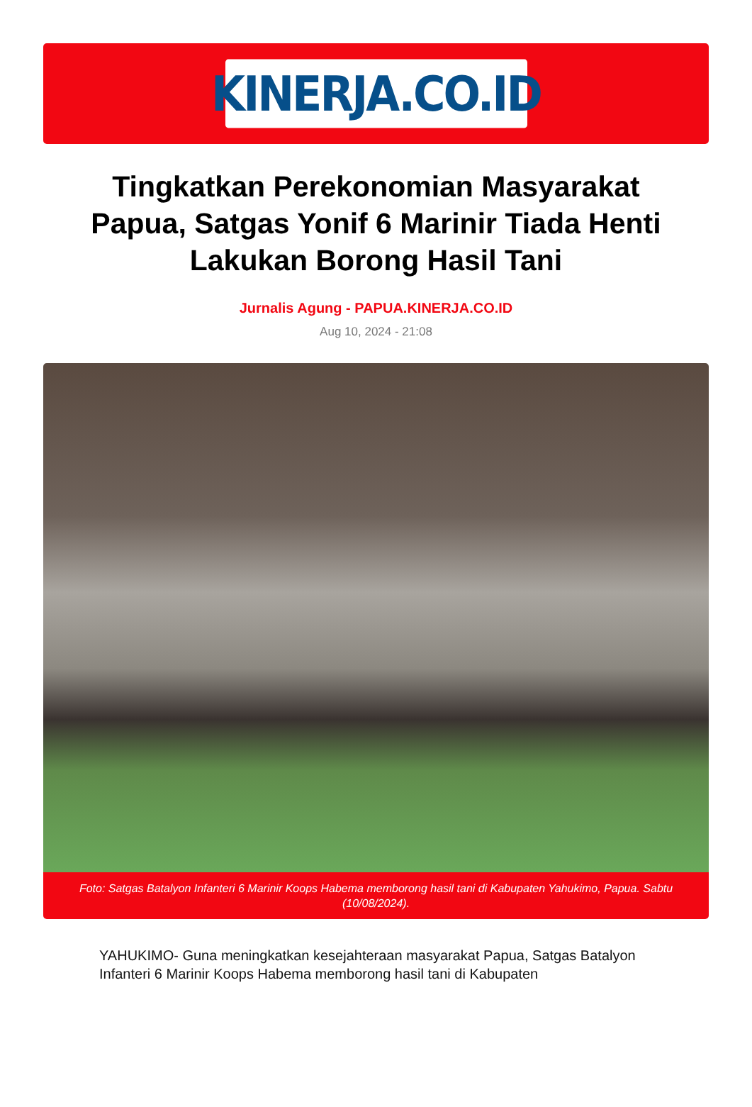KINERJA.CO.ID
Tingkatkan Perekonomian Masyarakat Papua, Satgas Yonif 6 Marinir Tiada Henti Lakukan Borong Hasil Tani
Jurnalis Agung - PAPUA.KINERJA.CO.ID
Aug 10, 2024 - 21:08
Foto: Satgas Batalyon Infanteri 6 Marinir Koops Habema memborong hasil tani di Kabupaten Yahukimo, Papua. Sabtu (10/08/2024).
YAHUKIMO- Guna meningkatkan kesejahteraan masyarakat Papua, Satgas Batalyon Infanteri 6 Marinir Koops Habema memborong hasil tani di Kabupaten